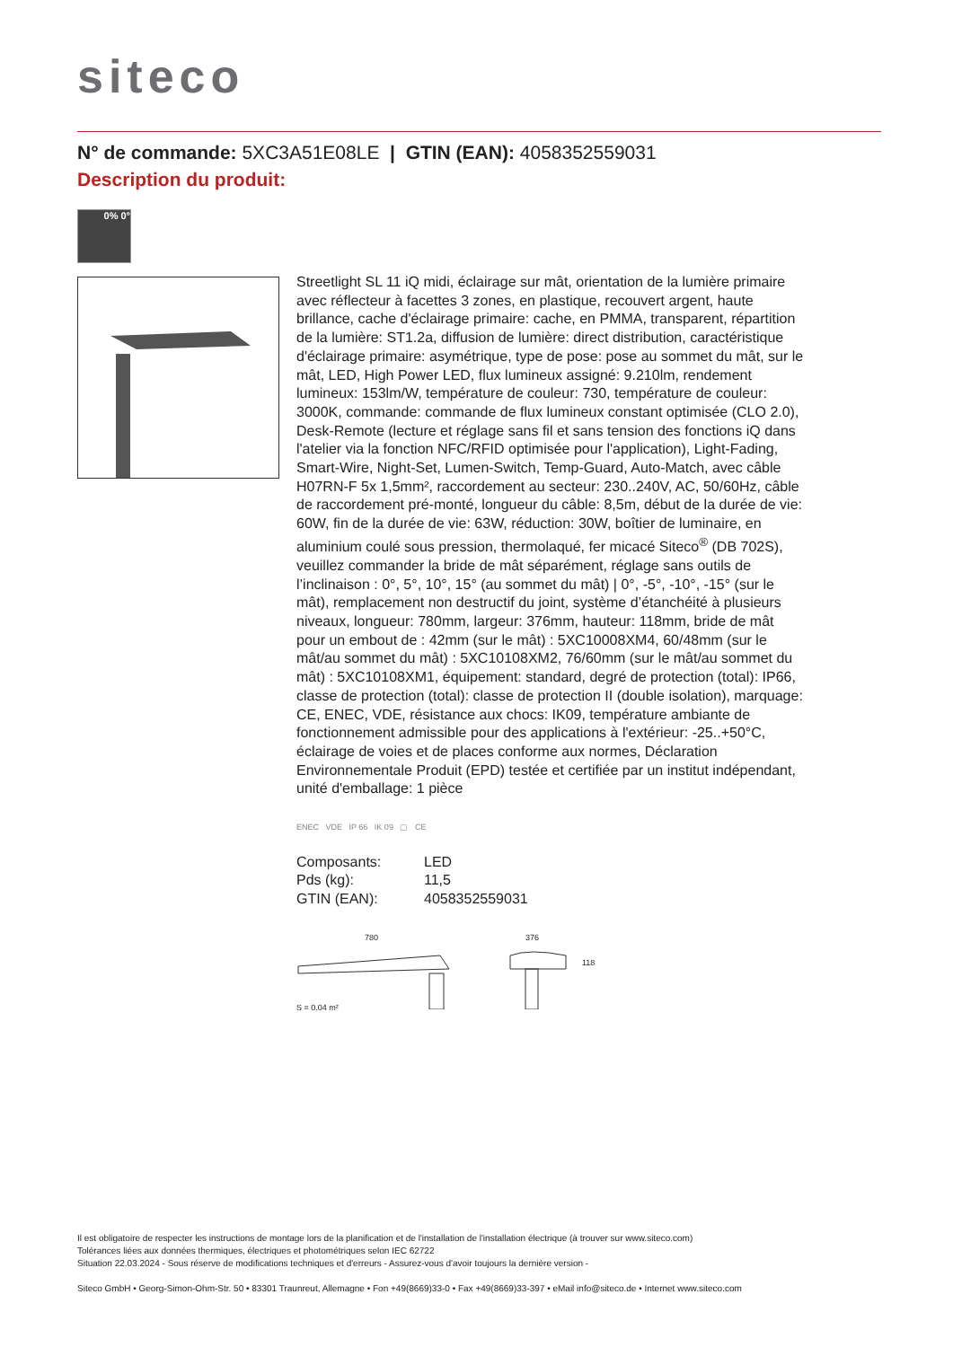siteco
N° de commande: 5XC3A51E08LE | GTIN (EAN): 4058352559031
Description du produit:
0% 0°
Streetlight SL 11 iQ midi, éclairage sur mât, orientation de la lumière primaire avec réflecteur à facettes 3 zones, en plastique, recouvert argent, haute brillance, cache d'éclairage primaire: cache, en PMMA, transparent, répartition de la lumière: ST1.2a, diffusion de lumière: direct distribution, caractéristique d'éclairage primaire: asymétrique, type de pose: pose au sommet du mât, sur le mât, LED, High Power LED, flux lumineux assigné: 9.210lm, rendement lumineux: 153lm/W, température de couleur: 730, température de couleur: 3000K, commande: commande de flux lumineux constant optimisée (CLO 2.0), Desk-Remote (lecture et réglage sans fil et sans tension des fonctions iQ dans l'atelier via la fonction NFC/RFID optimisée pour l'application), Light-Fading, Smart-Wire, Night-Set, Lumen-Switch, Temp-Guard, Auto-Match, avec câble H07RN-F 5x 1,5mm², raccordement au secteur: 230..240V, AC, 50/60Hz, câble de raccordement pré-monté, longueur du câble: 8,5m, début de la durée de vie: 60W, fin de la durée de vie: 63W, réduction: 30W, boîtier de luminaire, en aluminium coulé sous pression, thermolaqué, fer micacé Siteco<sup>®</sup> (DB 702S), veuillez commander la bride de mât séparément, réglage sans outils de l’inclinaison : 0°, 5°, 10°, 15° (au sommet du mât) | 0°, -5°, -10°, -15° (sur le mât), remplacement non destructif du joint, système d’étanchéité à plusieurs niveaux, longueur: 780mm, largeur: 376mm, hauteur: 118mm, bride de mât pour un embout de : 42mm (sur le mât) : 5XC10008XM4, 60/48mm (sur le mât/au sommet du mât) : 5XC10108XM2, 76/60mm (sur le mât/au sommet du mât) : 5XC10108XM1, équipement: standard, degré de protection (total): IP66, classe de protection (total): classe de protection II (double isolation), marquage: CE, ENEC, VDE, résistance aux chocs: IK09, température ambiante de fonctionnement admissible pour des applications à l'extérieur: -25..+50°C, éclairage de voies et de places conforme aux normes, Déclaration Environnementale Produit (EPD) testée et certifiée par un institut indépendant, unité d'emballage: 1 pièce
ENEC VDE IP 66 IK 09 ▢ CE
| Composants: | LED |
| Pds (kg): | 11,5 |
| GTIN (EAN): | 4058352559031 |
780 376
118
S = 0.04 m²
Il est obligatoire de respecter les instructions de montage lors de la planification et de l'installation de l'installation électrique (à trouver sur www.siteco.com)
Tolérances liées aux données thermiques, électriques et photométriques selon IEC 62722
Situation 22.03.2024 - Sous réserve de modifications techniques et d'erreurs - Assurez-vous d'avoir toujours la dernière version -
Siteco GmbH • Georg-Simon-Ohm-Str. 50 • 83301 Traunreut, Allemagne • Fon +49(8669)33-0 • Fax +49(8669)33-397 • eMail info@siteco.de • Internet www.siteco.com